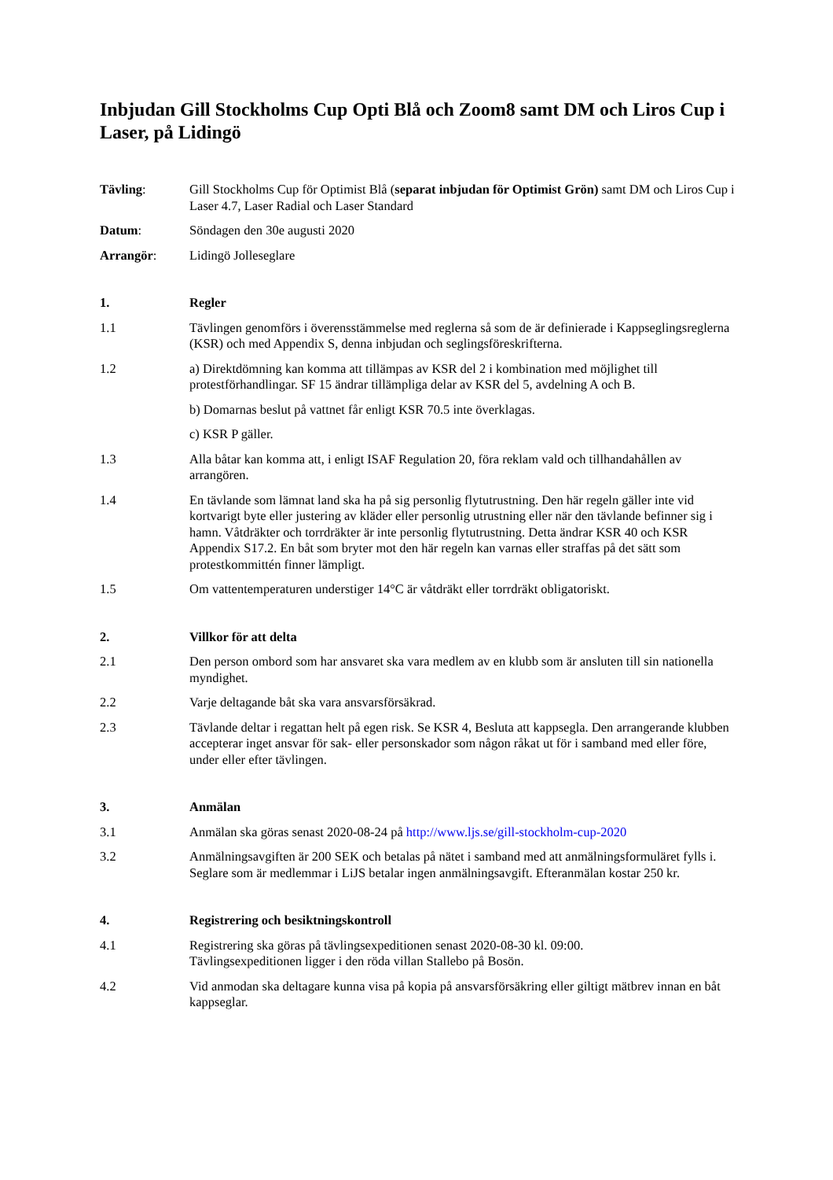Inbjudan Gill Stockholms Cup Opti Blå och Zoom8 samt DM och Liros Cup i Laser, på Lidingö
Tävling: Gill Stockholms Cup för Optimist Blå (separat inbjudan för Optimist Grön) samt DM och Liros Cup i Laser 4.7, Laser Radial och Laser Standard
Datum: Söndagen den 30e augusti 2020
Arrangör: Lidingö Jolleseglare
1. Regler
1.1 Tävlingen genomförs i överensstämmelse med reglerna så som de är definierade i Kappseglingsreglerna (KSR) och med Appendix S, denna inbjudan och seglingsföreskrifterna.
1.2 a) Direktdömning kan komma att tillämpas av KSR del 2 i kombination med möjlighet till protestförhandlingar. SF 15 ändrar tillämpliga delar av KSR del 5, avdelning A och B.
b) Domarnas beslut på vattnet får enligt KSR 70.5 inte överklagas.
c) KSR P gäller.
1.3 Alla båtar kan komma att, i enligt ISAF Regulation 20, föra reklam vald och tillhandahållen av arrangören.
1.4 En tävlande som lämnat land ska ha på sig personlig flytutrustning. Den här regeln gäller inte vid kortvarigt byte eller justering av kläder eller personlig utrustning eller när den tävlande befinner sig i hamn. Våtdräkter och torrdräkter är inte personlig flytutrustning. Detta ändrar KSR 40 och KSR Appendix S17.2. En båt som bryter mot den här regeln kan varnas eller straffas på det sätt som protestkommittén finner lämpligt.
1.5 Om vattentemperaturen understiger 14°C är våtdräkt eller torrdräkt obligatoriskt.
2. Villkor för att delta
2.1 Den person ombord som har ansvaret ska vara medlem av en klubb som är ansluten till sin nationella myndighet.
2.2 Varje deltagande båt ska vara ansvarsförsäkrad.
2.3 Tävlande deltar i regattan helt på egen risk. Se KSR 4, Besluta att kappsegla. Den arrangerande klubben accepterar inget ansvar för sak- eller personskador som någon råkat ut för i samband med eller före, under eller efter tävlingen.
3. Anmälan
3.1 Anmälan ska göras senast 2020-08-24 på http://www.ljs.se/gill-stockholm-cup-2020
3.2 Anmälningsavgiften är 200 SEK och betalas på nätet i samband med att anmälningsformuläret fylls i. Seglare som är medlemmar i LiJS betalar ingen anmälningsavgift. Efteranmälan kostar 250 kr.
4. Registrering och besiktningskontroll
4.1 Registrering ska göras på tävlingsexpeditionen senast 2020-08-30 kl. 09:00.
Tävlingsexpeditionen ligger i den röda villan Stallebo på Bosön.
4.2 Vid anmodan ska deltagare kunna visa på kopia på ansvarsförsäkring eller giltigt mätbrev innan en båt kappseglar.